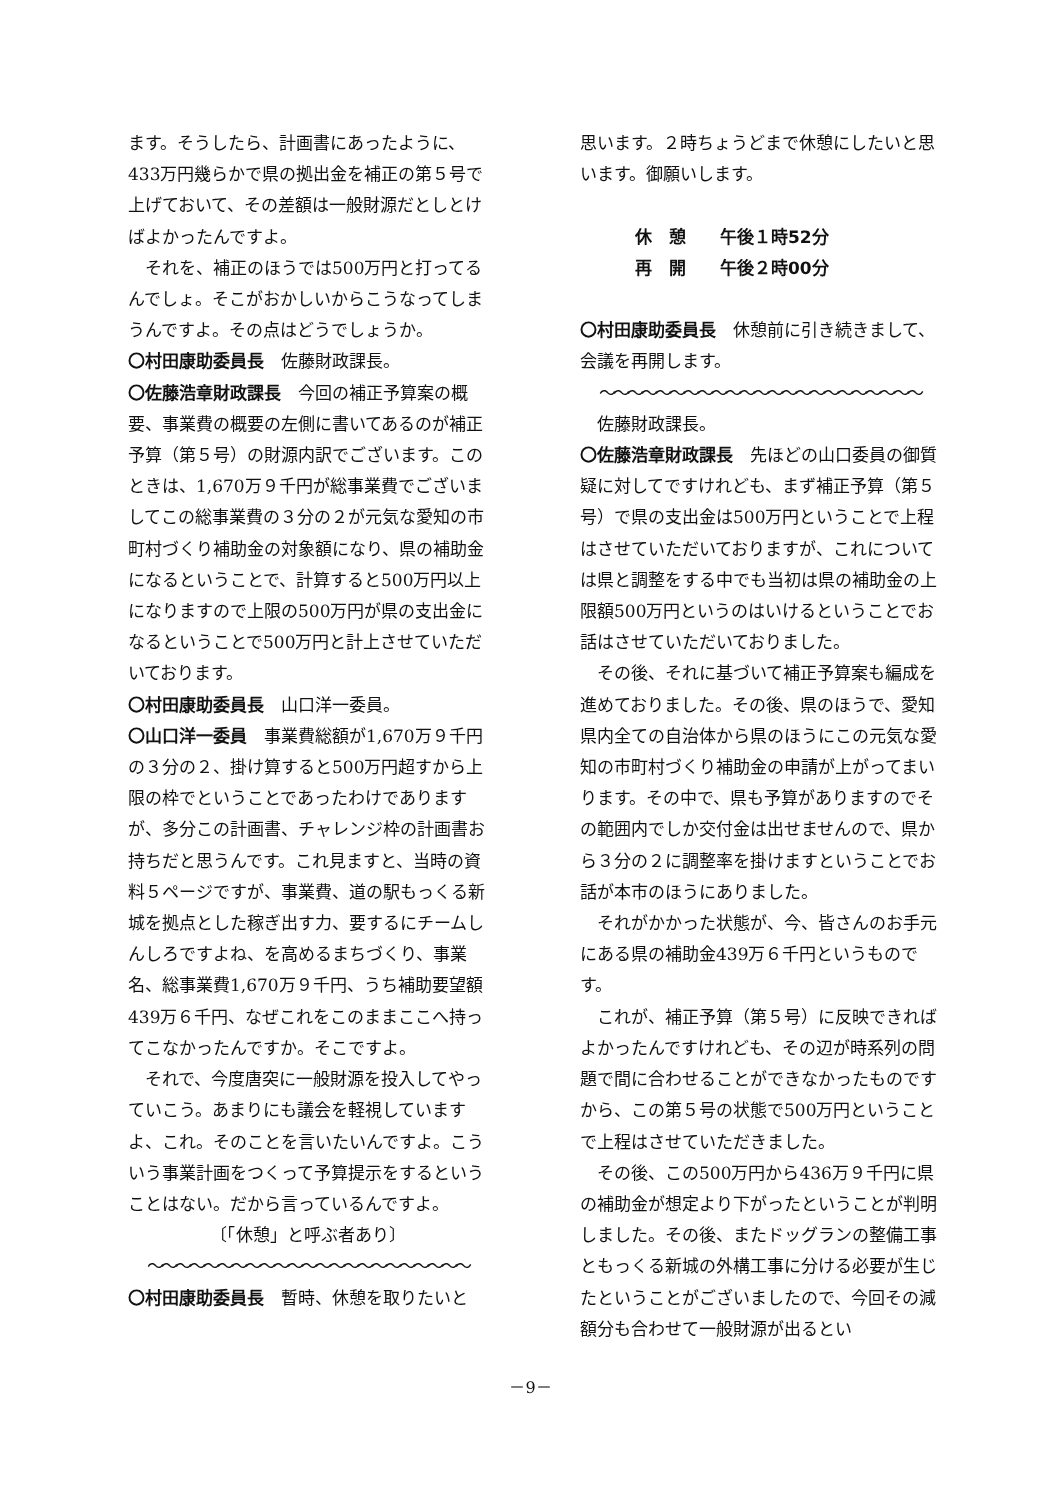ます。そうしたら、計画書にあったように、433万円幾らかで県の拠出金を補正の第５号で上げておいて、その差額は一般財源だとしとけばよかったんですよ。
それを、補正のほうでは500万円と打ってるんでしょ。そこがおかしいからこうなってしまうんですよ。その点はどうでしょうか。
〇村田康助委員長　佐藤財政課長。
〇佐藤浩章財政課長　今回の補正予算案の概要、事業費の概要の左側に書いてあるのが補正予算（第５号）の財源内訳でございます。このときは、1,670万９千円が総事業費でございましてこの総事業費の３分の２が元気な愛知の市町村づくり補助金の対象額になり、県の補助金になるということで、計算すると500万円以上になりますので上限の500万円が県の支出金になるということで500万円と計上させていただいております。
〇村田康助委員長　山口洋一委員。
〇山口洋一委員　事業費総額が1,670万９千円の３分の２、掛け算すると500万円超すから上限の枠でということであったわけでありますが、多分この計画書、チャレンジ枠の計画書お持ちだと思うんです。これ見ますと、当時の資料５ページですが、事業費、道の駅もっくる新城を拠点とした稼ぎ出す力、要するにチームしんしろですよね、を高めるまちづくり、事業名、総事業費1,670万９千円、うち補助要望額439万６千円、なぜこれをこのままここへ持ってこなかったんですか。そこですよ。
それで、今度唐突に一般財源を投入してやっていこう。あまりにも議会を軽視していますよ、これ。そのことを言いたいんですよ。こういう事業計画をつくって予算提示をするということはない。だから言っているんですよ。
〔「休憩」と呼ぶ者あり〕
〜〜〜〜〜〜〜〜〜〜〜〜〜〜〜〜〜〜〜〜〜〜〜
〇村田康助委員長　暫時、休憩を取りたいと
思います。２時ちょうどまで休憩にしたいと思います。御願いします。
休　憩　　午後１時52分
再　開　　午後２時00分
〇村田康助委員長　休憩前に引き続きまして、会議を再開します。
〜〜〜〜〜〜〜〜〜〜〜〜〜〜〜〜〜〜〜〜〜〜〜
佐藤財政課長。
〇佐藤浩章財政課長　先ほどの山口委員の御質疑に対してですけれども、まず補正予算（第５号）で県の支出金は500万円ということで上程はさせていただいておりますが、これについては県と調整をする中でも当初は県の補助金の上限額500万円というのはいけるということでお話はさせていただいておりました。
その後、それに基づいて補正予算案も編成を進めておりました。その後、県のほうで、愛知県内全ての自治体から県のほうにこの元気な愛知の市町村づくり補助金の申請が上がってまいります。その中で、県も予算がありますのでその範囲内でしか交付金は出せませんので、県から３分の２に調整率を掛けますということでお話が本市のほうにありました。
それがかかった状態が、今、皆さんのお手元にある県の補助金439万６千円というものです。
これが、補正予算（第５号）に反映できればよかったんですけれども、その辺が時系列の問題で間に合わせることができなかったものですから、この第５号の状態で500万円ということで上程はさせていただきました。
その後、この500万円から436万９千円に県の補助金が想定より下がったということが判明しました。その後、またドッグランの整備工事ともっくる新城の外構工事に分ける必要が生じたということがございましたので、今回その減額分も合わせて一般財源が出るとい
－9－